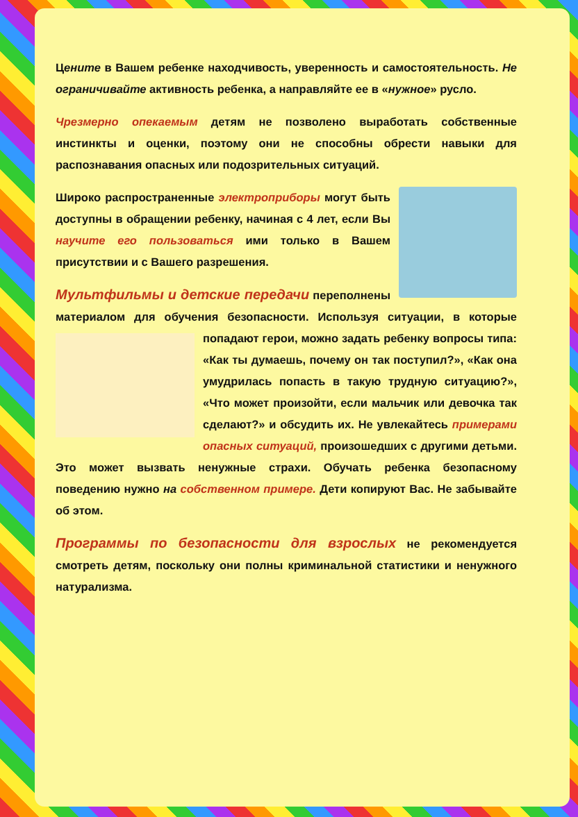Цените в Вашем ребенке находчивость, уверенность и самостоятельность. Не ограничивайте активность ребенка, а направляйте ее в «нужное» русло.
Чрезмерно опекаемым детям не позволено выработать собственные инстинкты и оценки, поэтому они не способны обрести навыки для распознавания опасных или подозрительных ситуаций.
Широко распространенные электроприборы могут быть доступны в обращении ребенку, начиная с 4 лет, если Вы научите его пользоваться ими только в Вашем присутствии и с Вашего разрешения.
Мультфильмы и детские передачи переполнены материалом для обучения безопасности. Используя ситуации, в которые попадают герои, можно задать ребенку вопросы типа: «Как ты думаешь, почему он так поступил?», «Как она умудрилась попасть в такую трудную ситуацию?», «Что может произойти, если мальчик или девочка так сделают?» и обсудить их. Не увлекайтесь примерами опасных ситуаций, произошедших с другими детьми. Это может вызвать ненужные страхи. Обучать ребенка безопасному поведению нужно на собственном примере. Дети копируют Вас. Не забывайте об этом.
Программы по безопасности для взрослых не рекомендуется смотреть детям, поскольку они полны криминальной статистики и ненужного натурализма.